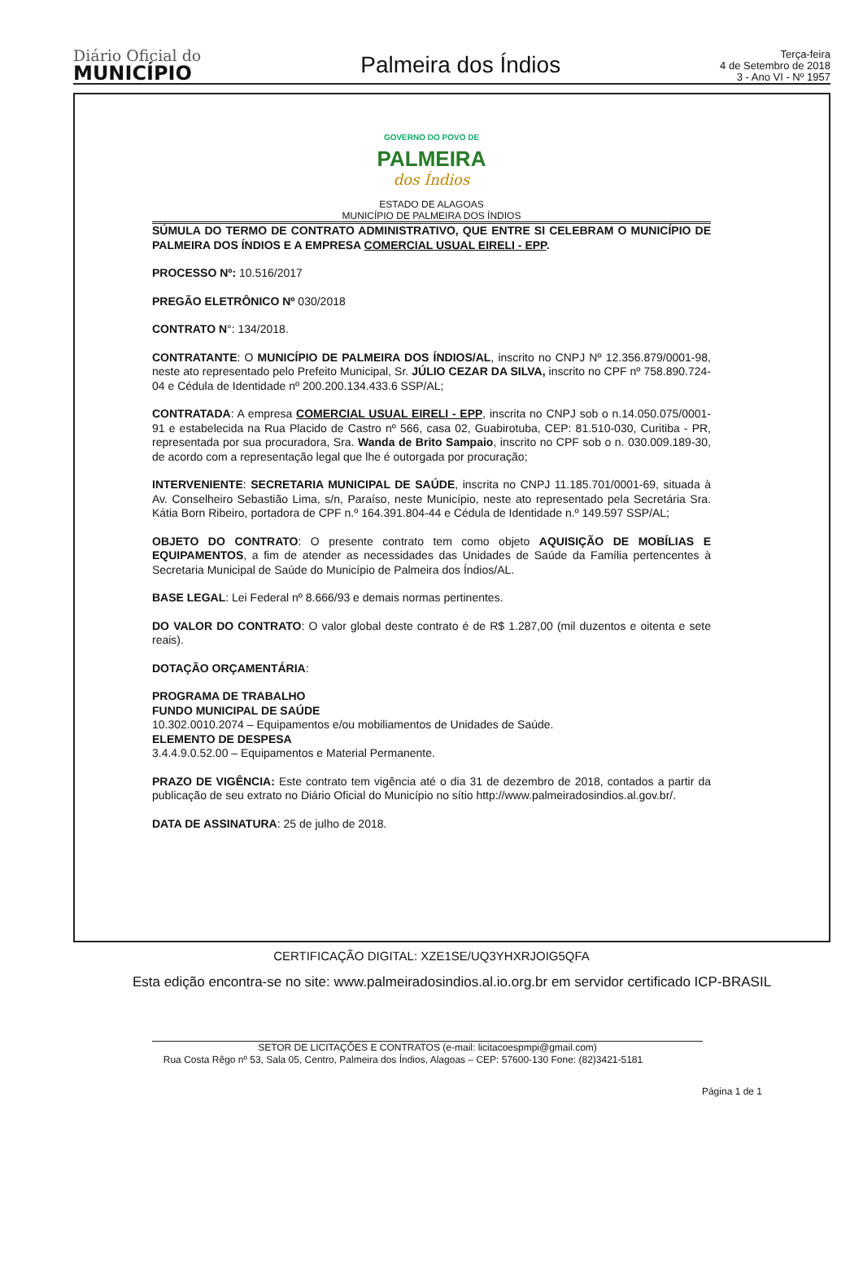Diário Oficial do
MUNICÍPIO
Palmeira dos Índios
Terça-feira
4 de Setembro de 2018
3 - Ano VI - Nº 1957
GOVERNO DO POVO DE
PALMEIRA
dos Índios
ESTADO DE ALAGOAS
MUNICÍPIO DE PALMEIRA DOS ÍNDIOS
SÚMULA DO TERMO DE CONTRATO ADMINISTRATIVO, QUE ENTRE SI CELEBRAM O MUNICÍPIO DE PALMEIRA DOS ÍNDIOS E A EMPRESA COMERCIAL USUAL EIRELI - EPP.
PROCESSO Nº: 10.516/2017
PREGÃO ELETRÔNICO Nº 030/2018
CONTRATO N°: 134/2018.
CONTRATANTE: O MUNICÍPIO DE PALMEIRA DOS ÍNDIOS/AL, inscrito no CNPJ Nº 12.356.879/0001-98, neste ato representado pelo Prefeito Municipal, Sr. JÚLIO CEZAR DA SILVA, inscrito no CPF nº 758.890.724-04 e Cédula de Identidade nº 200.200.134.433.6 SSP/AL;
CONTRATADA: A empresa COMERCIAL USUAL EIRELI - EPP, inscrita no CNPJ sob o n.14.050.075/0001-91 e estabelecida na Rua Placido de Castro nº 566, casa 02, Guabirotuba, CEP: 81.510-030, Curitiba - PR, representada por sua procuradora, Sra. Wanda de Brito Sampaio, inscrito no CPF sob o n. 030.009.189-30, de acordo com a representação legal que lhe é outorgada por procuração;
INTERVENIENTE: SECRETARIA MUNICIPAL DE SAÚDE, inscrita no CNPJ 11.185.701/0001-69, situada à Av. Conselheiro Sebastião Lima, s/n, Paraíso, neste Município, neste ato representado pela Secretária Sra. Kátia Born Ribeiro, portadora de CPF n.º 164.391.804-44 e Cédula de Identidade n.º 149.597 SSP/AL;
OBJETO DO CONTRATO: O presente contrato tem como objeto AQUISIÇÃO DE MOBÍLIAS E EQUIPAMENTOS, a fim de atender as necessidades das Unidades de Saúde da Família pertencentes à Secretaria Municipal de Saúde do Município de Palmeira dos Índios/AL.
BASE LEGAL: Lei Federal nº 8.666/93 e demais normas pertinentes.
DO VALOR DO CONTRATO: O valor global deste contrato é de R$ 1.287,00 (mil duzentos e oitenta e sete reais).
DOTAÇÃO ORÇAMENTÁRIA:
PROGRAMA DE TRABALHO
FUNDO MUNICIPAL DE SAÚDE
10.302.0010.2074 – Equipamentos e/ou mobiliamentos de Unidades de Saúde.
ELEMENTO DE DESPESA
3.4.4.9.0.52.00 – Equipamentos e Material Permanente.
PRAZO DE VIGÊNCIA: Este contrato tem vigência até o dia 31 de dezembro de 2018, contados a partir da publicação de seu extrato no Diário Oficial do Município no sítio http://www.palmeiradosindios.al.gov.br/.
DATA DE ASSINATURA: 25 de julho de 2018.
SETOR DE LICITAÇÕES E CONTRATOS (e-mail: licitacoespmpi@gmail.com)
Rua Costa Rêgo nº 53, Sala 05, Centro, Palmeira dos Índios, Alagoas – CEP: 57600-130 Fone: (82)3421-5181
Página 1 de 1
CERTIFICAÇÃO DIGITAL: XZE1SE/UQ3YHXRJOIG5QFA
Esta edição encontra-se no site: www.palmeiradosindios.al.io.org.br em servidor certificado ICP-BRASIL